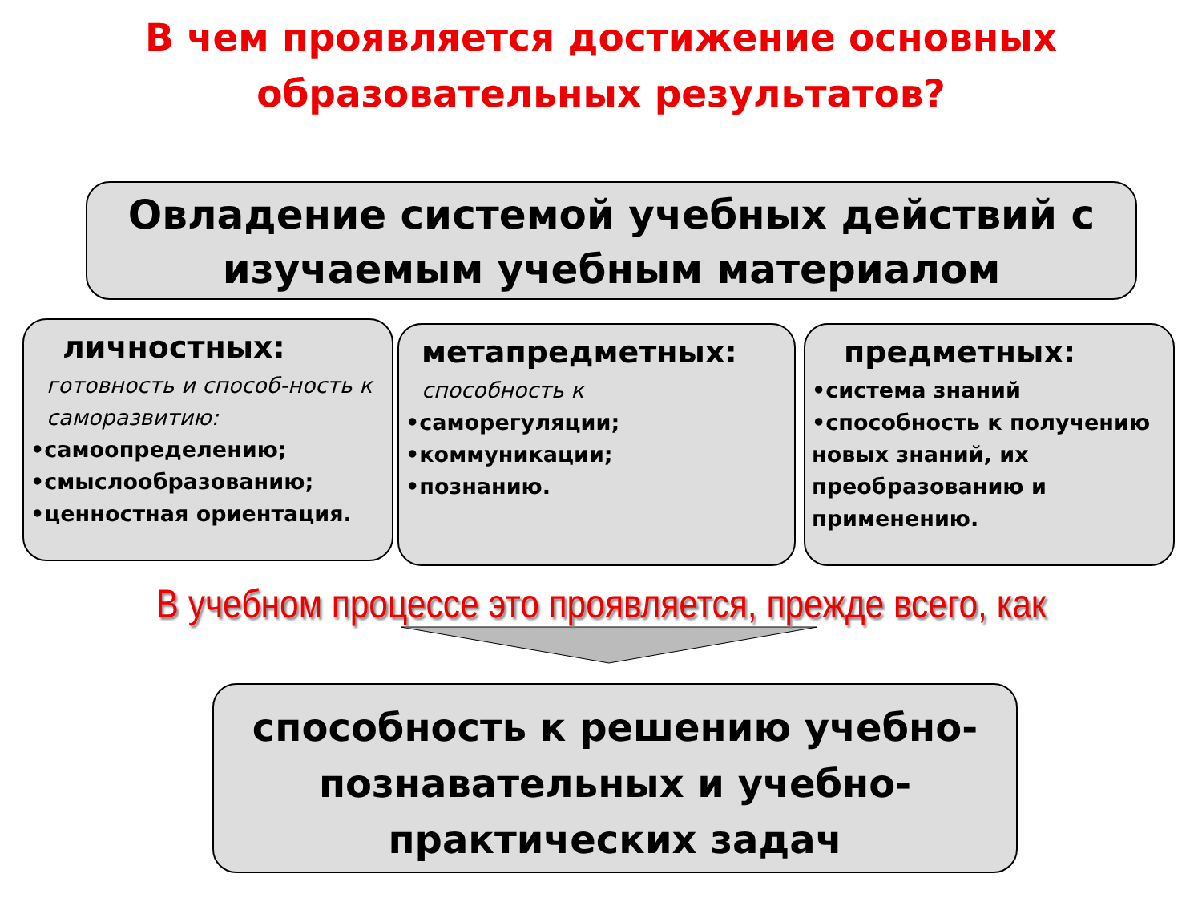В чем проявляется достижение основных образовательных результатов?
Овладение системой учебных действий с изучаемым учебным материалом
личностных:
готовность и способ-ность к саморазвитию:
•самоопределению;
•смыслообразованию;
•ценностная ориентация.
метапредметных:
способность к
•саморегуляции;
•коммуникации;
•познанию.
предметных:
•система знаний
•способность к получению новых знаний, их преобразованию и применению.
В учебном процессе это проявляется, прежде всего, как
способность к решению учебно-познавательных и учебно-практических задач